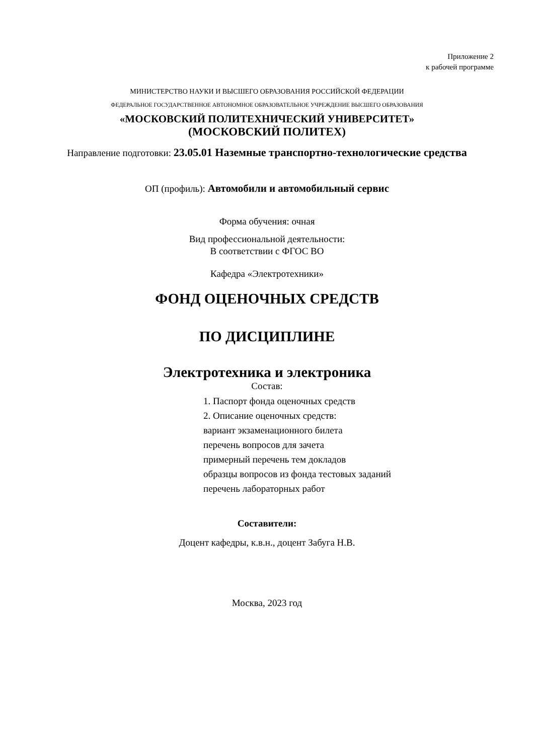Приложение 2
к рабочей программе
МИНИСТЕРСТВО НАУКИ И ВЫСШЕГО ОБРАЗОВАНИЯ РОССИЙСКОЙ ФЕДЕРАЦИИ
ФЕДЕРАЛЬНОЕ ГОСУДАРСТВЕННОЕ АВТОНОМНОЕ ОБРАЗОВАТЕЛЬНОЕ УЧРЕЖДЕНИЕ ВЫСШЕГО ОБРАЗОВАНИЯ
«МОСКОВСКИЙ ПОЛИТЕХНИЧЕСКИЙ УНИВЕРСИТЕТ»
(МОСКОВСКИЙ ПОЛИТЕХ)
Направление подготовки: 23.05.01 Наземные транспортно-технологические средства
ОП (профиль): Автомобили и автомобильный сервис
Форма обучения: очная
Вид профессиональной деятельности:
В соответствии с ФГОС ВО
Кафедра «Электротехники»
ФОНД ОЦЕНОЧНЫХ СРЕДСТВ
ПО ДИСЦИПЛИНЕ
Электротехника и электроника
Состав:
1. Паспорт фонда оценочных средств
2. Описание оценочных средств:
вариант экзаменационного билета
перечень вопросов для зачета
примерный перечень тем докладов
образцы вопросов из фонда тестовых заданий
перечень лабораторных работ
Составители:
Доцент кафедры, к.в.н., доцент Забуга Н.В.
Москва, 2023 год